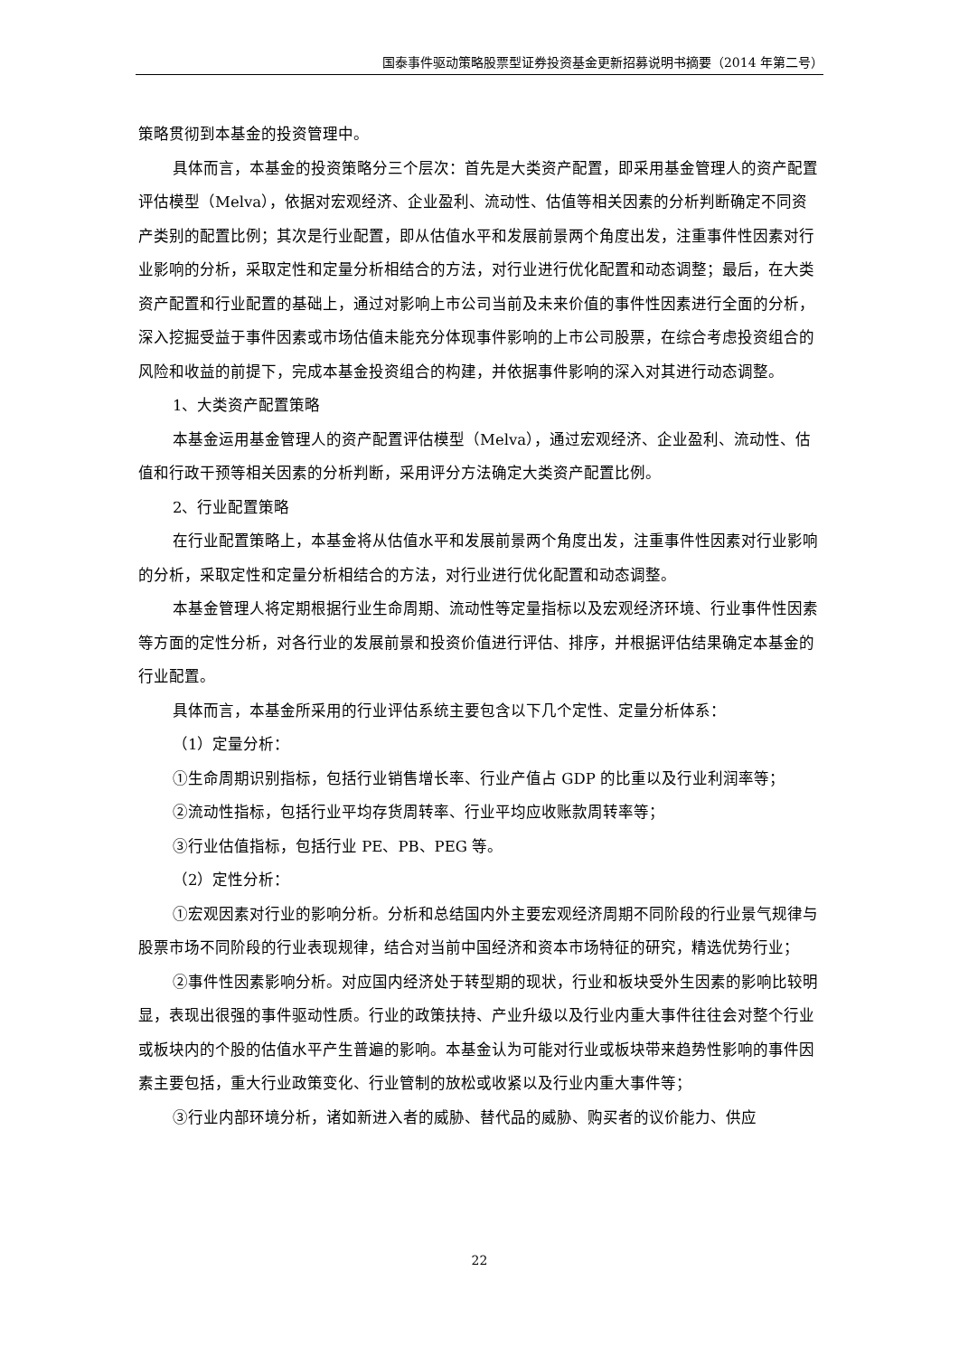国泰事件驱动策略股票型证券投资基金更新招募说明书摘要（2014 年第二号）
策略贯彻到本基金的投资管理中。
具体而言，本基金的投资策略分三个层次：首先是大类资产配置，即采用基金管理人的资产配置评估模型（Melva），依据对宏观经济、企业盈利、流动性、估值等相关因素的分析判断确定不同资产类别的配置比例；其次是行业配置，即从估值水平和发展前景两个角度出发，注重事件性因素对行业影响的分析，采取定性和定量分析相结合的方法，对行业进行优化配置和动态调整；最后，在大类资产配置和行业配置的基础上，通过对影响上市公司当前及未来价值的事件性因素进行全面的分析，深入挖掘受益于事件因素或市场估值未能充分体现事件影响的上市公司股票，在综合考虑投资组合的风险和收益的前提下，完成本基金投资组合的构建，并依据事件影响的深入对其进行动态调整。
1、大类资产配置策略
本基金运用基金管理人的资产配置评估模型（Melva），通过宏观经济、企业盈利、流动性、估值和行政干预等相关因素的分析判断，采用评分方法确定大类资产配置比例。
2、行业配置策略
在行业配置策略上，本基金将从估值水平和发展前景两个角度出发，注重事件性因素对行业影响的分析，采取定性和定量分析相结合的方法，对行业进行优化配置和动态调整。
本基金管理人将定期根据行业生命周期、流动性等定量指标以及宏观经济环境、行业事件性因素等方面的定性分析，对各行业的发展前景和投资价值进行评估、排序，并根据评估结果确定本基金的行业配置。
具体而言，本基金所采用的行业评估系统主要包含以下几个定性、定量分析体系：
（1）定量分析：
①生命周期识别指标，包括行业销售增长率、行业产值占 GDP 的比重以及行业利润率等；
②流动性指标，包括行业平均存货周转率、行业平均应收账款周转率等；
③行业估值指标，包括行业 PE、PB、PEG 等。
（2）定性分析：
①宏观因素对行业的影响分析。分析和总结国内外主要宏观经济周期不同阶段的行业景气规律与股票市场不同阶段的行业表现规律，结合对当前中国经济和资本市场特征的研究，精选优势行业；
②事件性因素影响分析。对应国内经济处于转型期的现状，行业和板块受外生因素的影响比较明显，表现出很强的事件驱动性质。行业的政策扶持、产业升级以及行业内重大事件往往会对整个行业或板块内的个股的估值水平产生普遍的影响。本基金认为可能对行业或板块带来趋势性影响的事件因素主要包括，重大行业政策变化、行业管制的放松或收紧以及行业内重大事件等；
③行业内部环境分析，诸如新进入者的威胁、替代品的威胁、购买者的议价能力、供应
22